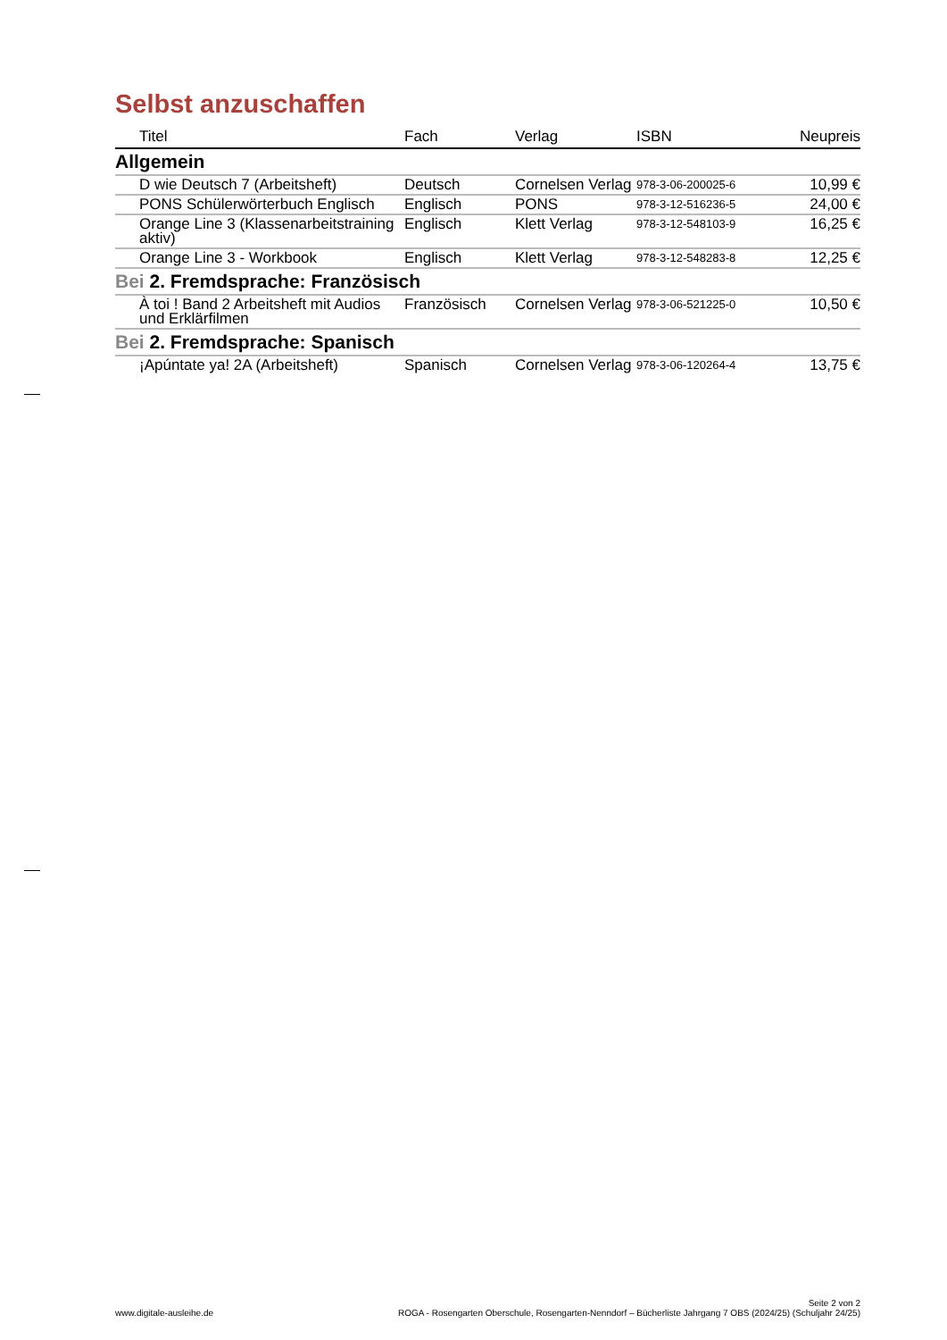Selbst anzuschaffen
| Titel | Fach | Verlag | ISBN | Neupreis |
| --- | --- | --- | --- | --- |
| Allgemein | | | | |
| D wie Deutsch 7 (Arbeitsheft) | Deutsch | Cornelsen Verlag | 978-3-06-200025-6 | 10,99 € |
| PONS Schülerwörterbuch Englisch | Englisch | PONS | 978-3-12-516236-5 | 24,00 € |
| Orange Line 3 (Klassenarbeitstraining aktiv) | Englisch | Klett Verlag | 978-3-12-548103-9 | 16,25 € |
| Orange Line 3 - Workbook | Englisch | Klett Verlag | 978-3-12-548283-8 | 12,25 € |
| Bei 2. Fremdsprache: Französisch | | | | |
| À toi ! Band 2 Arbeitsheft mit Audios und Erklärfilmen | Französisch | Cornelsen Verlag | 978-3-06-521225-0 | 10,50 € |
| Bei 2. Fremdsprache: Spanisch | | | | |
| ¡Apúntate ya! 2A (Arbeitsheft) | Spanisch | Cornelsen Verlag | 978-3-06-120264-4 | 13,75 € |
www.digitale-ausleihe.de
Seite 2 von 2
ROGA - Rosengarten Oberschule, Rosengarten-Nenndorf – Bücherliste Jahrgang 7 OBS (2024/25) (Schuljahr 24/25)